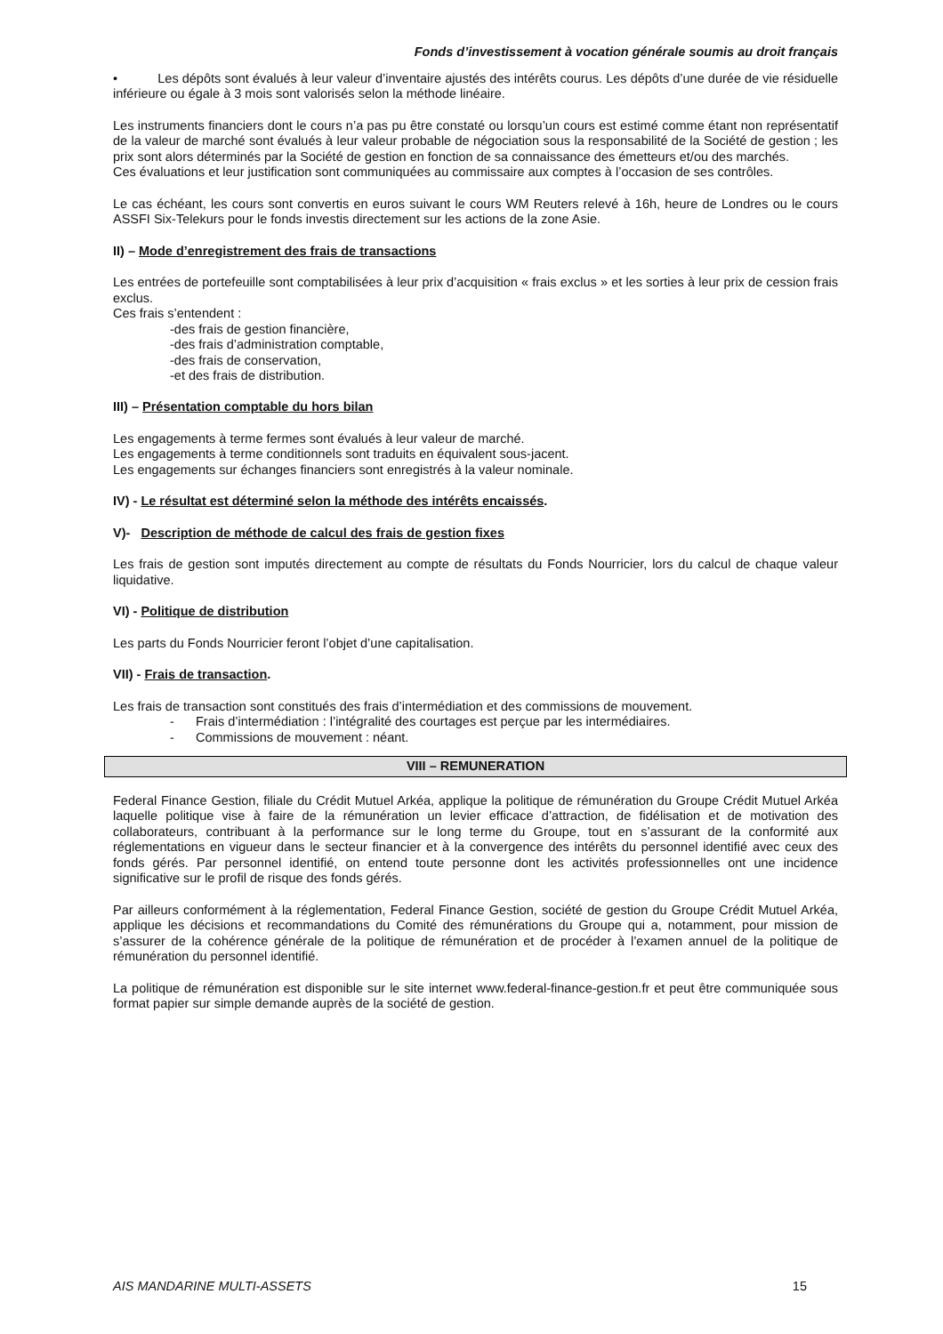Fonds d’investissement à vocation générale soumis au droit français
• Les dépôts sont évalués à leur valeur d’inventaire ajustés des intérêts courus. Les dépôts d’une durée de vie résiduelle inférieure ou égale à 3 mois sont valorisés selon la méthode linéaire.
Les instruments financiers dont le cours n’a pas pu être constaté ou lorsqu’un cours est estimé comme étant non représentatif de la valeur de marché sont évalués à leur valeur probable de négociation sous la responsabilité de la Société de gestion ; les prix sont alors déterminés par la Société de gestion en fonction de sa connaissance des émetteurs et/ou des marchés.
Ces évaluations et leur justification sont communiquées au commissaire aux comptes à l’occasion de ses contrôles.
Le cas échéant, les cours sont convertis en euros suivant le cours WM Reuters relevé à 16h, heure de Londres ou le cours ASSFI Six-Telekurs pour le fonds investis directement sur les actions de la zone Asie.
II) – Mode d’enregistrement des frais de transactions
Les entrées de portefeuille sont comptabilisées à leur prix d’acquisition « frais exclus » et les sorties à leur prix de cession frais exclus.
Ces frais s’entendent :
-des frais de gestion financière,
-des frais d’administration comptable,
-des frais de conservation,
-et des frais de distribution.
III) – Présentation comptable du hors bilan
Les engagements à terme fermes sont évalués à leur valeur de marché.
Les engagements à terme conditionnels sont traduits en équivalent sous-jacent.
Les engagements sur échanges financiers sont enregistrés à la valeur nominale.
IV) - Le résultat est déterminé selon la méthode des intérêts encaissés.
V)- Description de méthode de calcul des frais de gestion fixes
Les frais de gestion sont imputés directement au compte de résultats du Fonds Nourricier, lors du calcul de chaque valeur liquidative.
VI) - Politique de distribution
Les parts du Fonds Nourricier feront l’objet d’une capitalisation.
VII) - Frais de transaction.
Les frais de transaction sont constitués des frais d’intermédiation et des commissions de mouvement.
- Frais d’intermédiation : l’intégralité des courtages est perçue par les intermédiaires.
- Commissions de mouvement : néant.
VIII – REMUNERATION
Federal Finance Gestion, filiale du Crédit Mutuel Arkéa, applique la politique de rémunération du Groupe Crédit Mutuel Arkéa laquelle politique vise à faire de la rémunération un levier efficace d’attraction, de fidélisation et de motivation des collaborateurs, contribuant à la performance sur le long terme du Groupe, tout en s’assurant de la conformité aux réglementations en vigueur dans le secteur financier et à la convergence des intérêts du personnel identifié avec ceux des fonds gérés. Par personnel identifié, on entend toute personne dont les activités professionnelles ont une incidence significative sur le profil de risque des fonds gérés.
Par ailleurs conformément à la réglementation, Federal Finance Gestion, société de gestion du Groupe Crédit Mutuel Arkéa, applique les décisions et recommandations du Comité des rémunérations du Groupe qui a, notamment, pour mission de s’assurer de la cohérence générale de la politique de rémunération et de procéder à l’examen annuel de la politique de rémunération du personnel identifié.
La politique de rémunération est disponible sur le site internet www.federal-finance-gestion.fr et peut être communiquée sous format papier sur simple demande auprès de la société de gestion.
AIS MANDARINE MULTI-ASSETS 15